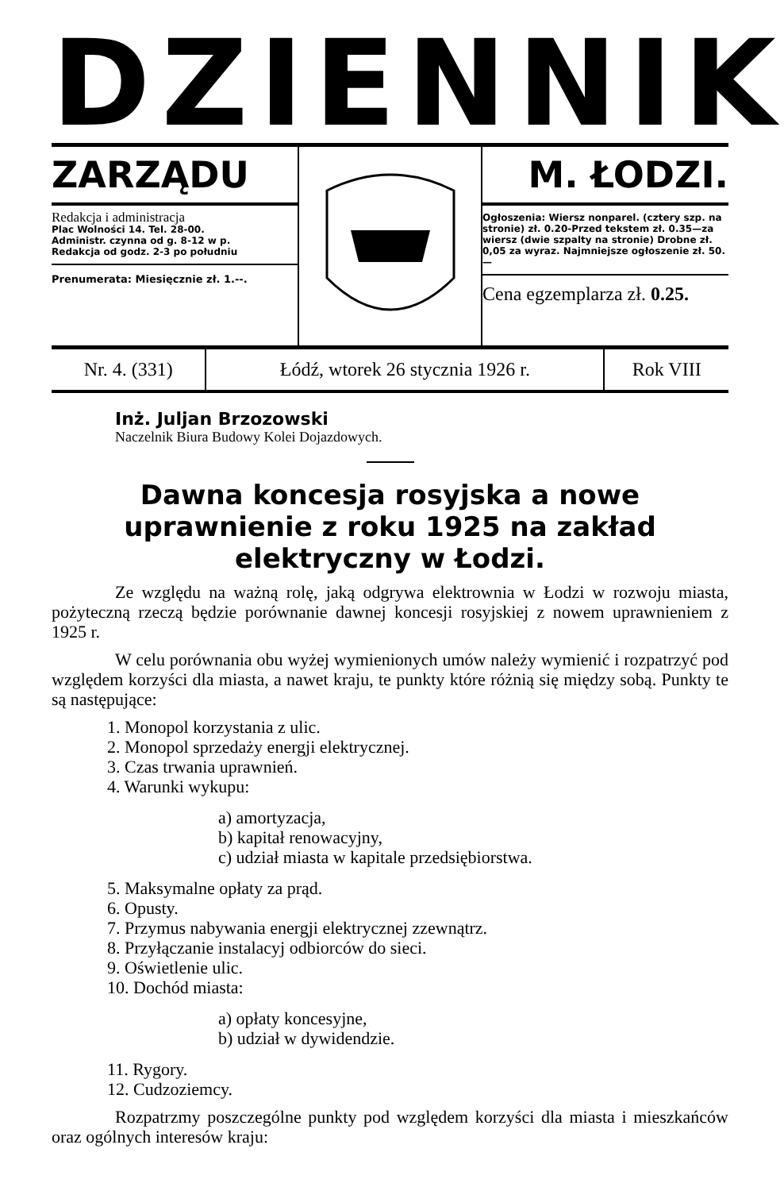DZIENNIK
ZARZĄDU
Redakcja i administracja
Plac Wolności 14. Tel. 28-00.
Administr. czynna od g. 8-12 w p.
Redakcja od godz. 2-3 po południu
Prenumerata: Miesięcznie zł. 1.--.
M. ŁODZI.
Ogłoszenia: Wiersz nonparel. (cztery szp. na stronie) zł. 0.20-Przed tekstem zł. 0.35—za wiersz (dwie szpalty na stronie) Drobne zł. 0,05 za wyraz. Najmniejsze ogłoszenie zł. 50.—
Cena egzemplarza zł. 0.25.
| Nr. 4. (331) | Łódź, wtorek 26 stycznia 1926 r. | Rok VIII |
Inż. Juljan Brzozowski
Naczelnik Biura Budowy Kolei Dojazdowych.
Dawna koncesja rosyjska a nowe uprawnienie z roku 1925 na zakład elektryczny w Łodzi.
Ze względu na ważną rolę, jaką odgrywa elektrownia w Łodzi w rozwoju miasta, pożyteczną rzeczą będzie porównanie dawnej koncesji rosyjskiej z nowem uprawnieniem z 1925 r.
W celu porównania obu wyżej wymienionych umów należy wymienić i rozpatrzyć pod względem korzyści dla miasta, a nawet kraju, te punkty które różnią się między sobą. Punkty te są następujące:
1. Monopol korzystania z ulic.
2. Monopol sprzedaży energji elektrycznej.
3. Czas trwania uprawnień.
4. Warunki wykupu:
a) amortyzacja,
b) kapitał renowacyjny,
c) udział miasta w kapitale przedsiębiorstwa.
5. Maksymalne opłaty za prąd.
6. Opusty.
7. Przymus nabywania energji elektrycznej zzewnątrz.
8. Przyłączanie instalacyj odbiorców do sieci.
9. Oświetlenie ulic.
10. Dochód miasta:
a) opłaty koncesyjne,
b) udział w dywidendzie.
11. Rygory.
12. Cudzoziemcy.
Rozpatrzmy poszczególne punkty pod względem korzyści dla miasta i mieszkańców oraz ogólnych interesów kraju: